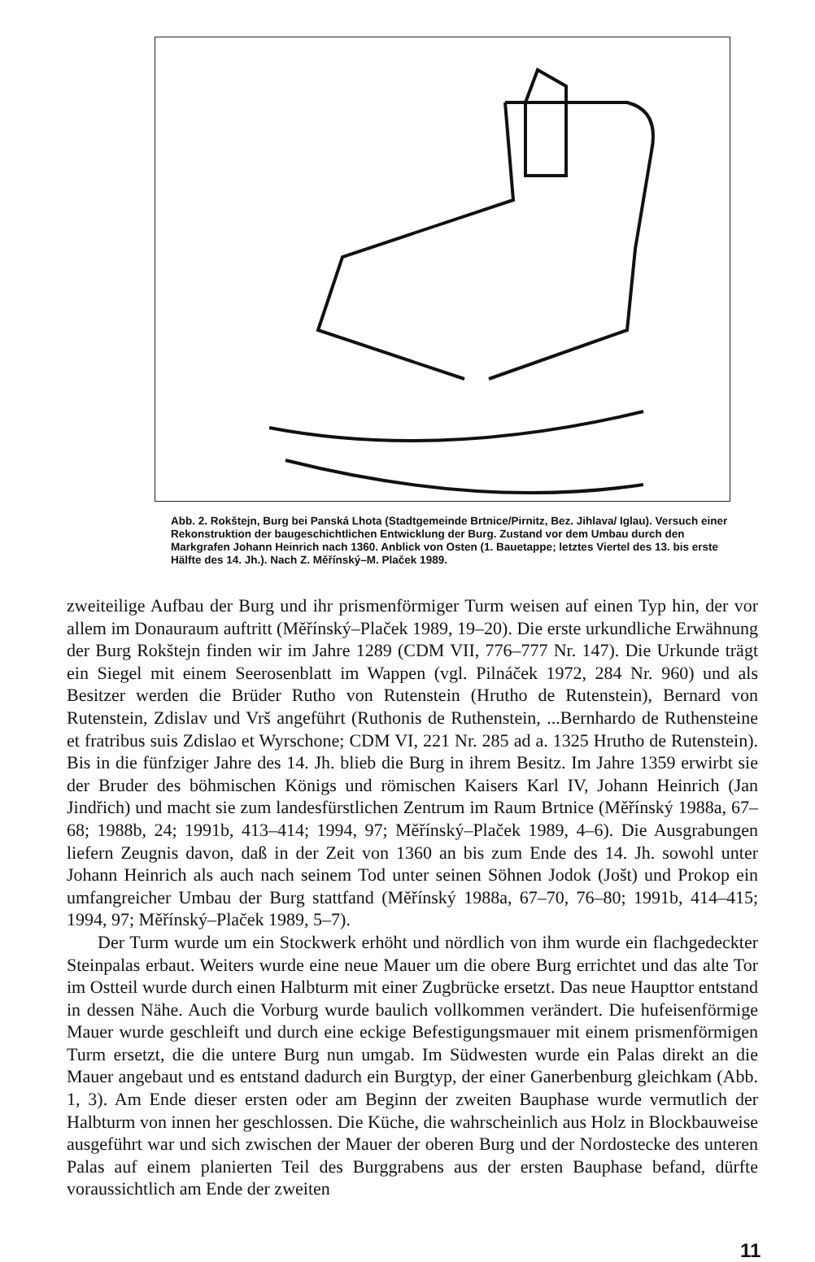Abb. 2. Rokštejn, Burg bei Panská Lhota (Stadtgemeinde Brtnice/Pirnitz, Bez. Jihlava/ Iglau). Versuch einer Rekonstruktion der baugeschichtlichen Entwicklung der Burg. Zustand vor dem Umbau durch den Markgrafen Johann Heinrich nach 1360. Anblick von Osten (1. Bauetappe; letztes Viertel des 13. bis erste Hälfte des 14. Jh.). Nach Z. Měřínský–M. Plaček 1989.
zweiteilige Aufbau der Burg und ihr prismenförmiger Turm weisen auf einen Typ hin, der vor allem im Donauraum auftritt (Měřínský–Plaček 1989, 19–20). Die erste urkundliche Erwähnung der Burg Rokštejn finden wir im Jahre 1289 (CDM VII, 776–777 Nr. 147). Die Urkunde trägt ein Siegel mit einem Seerosenblatt im Wappen (vgl. Pilnáček 1972, 284 Nr. 960) und als Besitzer werden die Brüder Rutho von Rutenstein (Hrutho de Rutenstein), Bernard von Rutenstein, Zdislav und Vrš angeführt (Ruthonis de Ruthenstein, ...Bernhardo de Ruthensteine et fratribus suis Zdislao et Wyrschone; CDM VI, 221 Nr. 285 ad a. 1325 Hrutho de Rutenstein). Bis in die fünfziger Jahre des 14. Jh. blieb die Burg in ihrem Besitz. Im Jahre 1359 erwirbt sie der Bruder des böhmischen Königs und römischen Kaisers Karl IV, Johann Heinrich (Jan Jindřich) und macht sie zum landesfürstlichen Zentrum im Raum Brtnice (Měřínský 1988a, 67–68; 1988b, 24; 1991b, 413–414; 1994, 97; Měřínský–Plaček 1989, 4–6). Die Ausgrabungen liefern Zeugnis davon, daß in der Zeit von 1360 an bis zum Ende des 14. Jh. sowohl unter Johann Heinrich als auch nach seinem Tod unter seinen Söhnen Jodok (Jošt) und Prokop ein umfangreicher Umbau der Burg stattfand (Měřínský 1988a, 67–70, 76–80; 1991b, 414–415; 1994, 97; Měřínský–Plaček 1989, 5–7).
Der Turm wurde um ein Stockwerk erhöht und nördlich von ihm wurde ein flachgedeckter Steinpalas erbaut. Weiters wurde eine neue Mauer um die obere Burg errichtet und das alte Tor im Ostteil wurde durch einen Halbturm mit einer Zugbrücke ersetzt. Das neue Haupttor entstand in dessen Nähe. Auch die Vorburg wurde baulich vollkommen verändert. Die hufeisenförmige Mauer wurde geschleift und durch eine eckige Befestigungsmauer mit einem prismenförmigen Turm ersetzt, die die untere Burg nun umgab. Im Südwesten wurde ein Palas direkt an die Mauer angebaut und es entstand dadurch ein Burgtyp, der einer Ganerbenburg gleichkam (Abb. 1, 3). Am Ende dieser ersten oder am Beginn der zweiten Bauphase wurde vermutlich der Halbturm von innen her geschlossen. Die Küche, die wahrscheinlich aus Holz in Blockbauweise ausgeführt war und sich zwischen der Mauer der oberen Burg und der Nordostecke des unteren Palas auf einem planierten Teil des Burggrabens aus der ersten Bauphase befand, dürfte voraussichtlich am Ende der zweiten
11